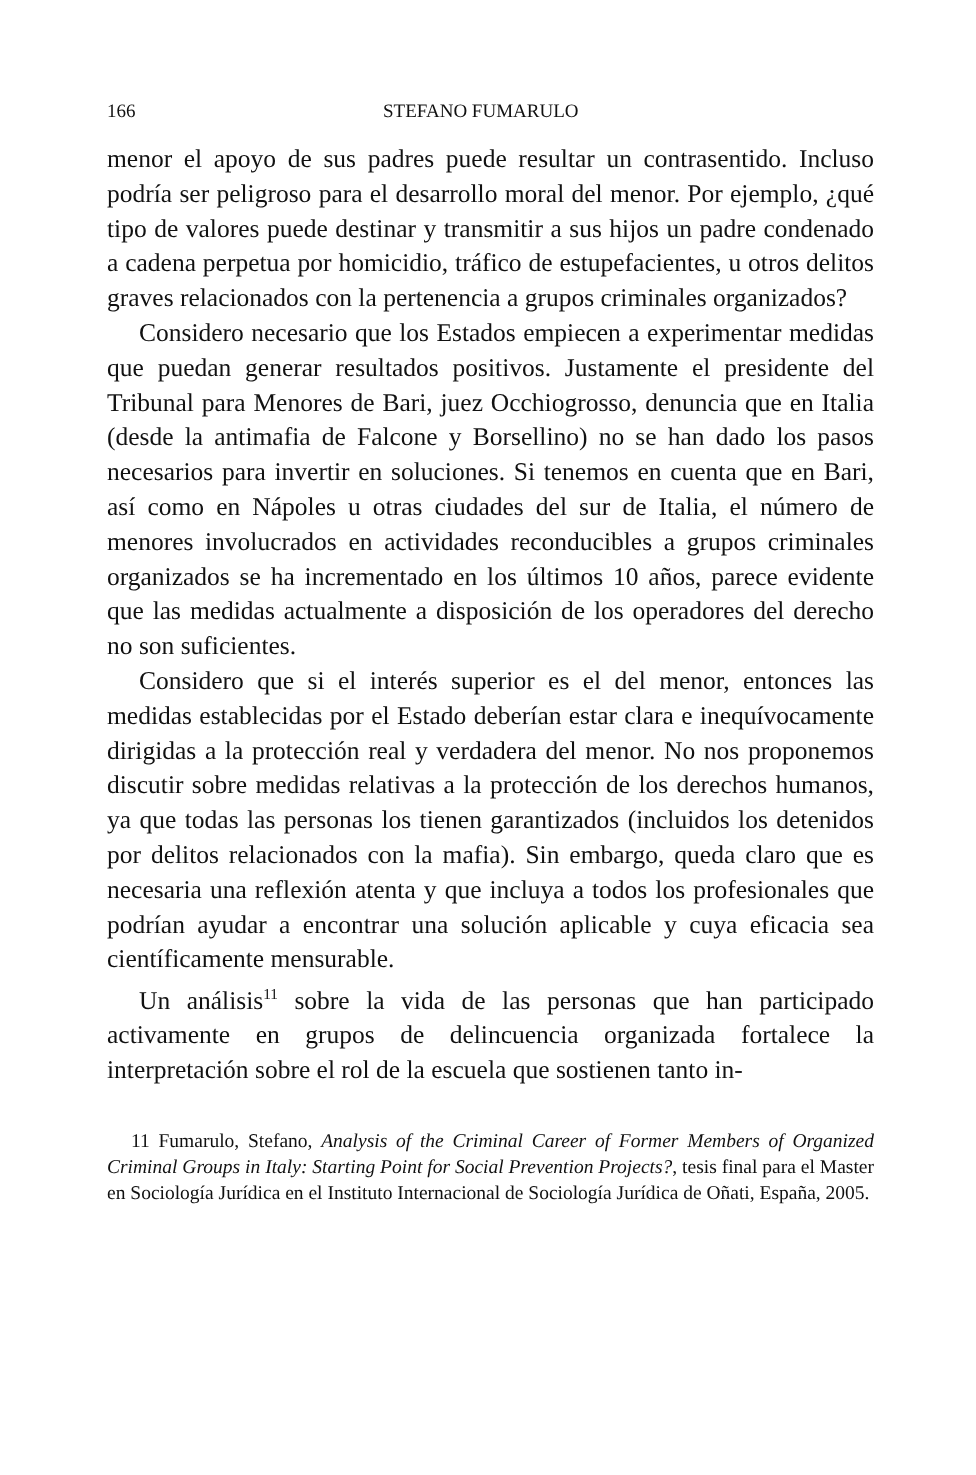166 STEFANO FUMARULO
menor el apoyo de sus padres puede resultar un contrasentido. Incluso podría ser peligroso para el desarrollo moral del menor. Por ejemplo, ¿qué tipo de valores puede destinar y transmitir a sus hijos un padre condenado a cadena perpetua por homicidio, tráfico de estupefacientes, u otros delitos graves relacionados con la pertenencia a grupos criminales organizados?
Considero necesario que los Estados empiecen a experimentar medidas que puedan generar resultados positivos. Justamente el presidente del Tribunal para Menores de Bari, juez Occhiogrosso, denuncia que en Italia (desde la antimafia de Falcone y Borsellino) no se han dado los pasos necesarios para invertir en soluciones. Si tenemos en cuenta que en Bari, así como en Nápoles u otras ciudades del sur de Italia, el número de menores involucrados en actividades reconducibles a grupos criminales organizados se ha incrementado en los últimos 10 años, parece evidente que las medidas actualmente a disposición de los operadores del derecho no son suficientes.
Considero que si el interés superior es el del menor, entonces las medidas establecidas por el Estado deberían estar clara e inequívocamente dirigidas a la protección real y verdadera del menor. No nos proponemos discutir sobre medidas relativas a la protección de los derechos humanos, ya que todas las personas los tienen garantizados (incluidos los detenidos por delitos relacionados con la mafia). Sin embargo, queda claro que es necesaria una reflexión atenta y que incluya a todos los profesionales que podrían ayudar a encontrar una solución aplicable y cuya eficacia sea científicamente mensurable.
Un análisis<sup>11</sup> sobre la vida de las personas que han participado activamente en grupos de delincuencia organizada fortalece la interpretación sobre el rol de la escuela que sostienen tanto in-
11 Fumarulo, Stefano, Analysis of the Criminal Career of Former Members of Organized Criminal Groups in Italy: Starting Point for Social Prevention Projects?, tesis final para el Master en Sociología Jurídica en el Instituto Internacional de Sociología Jurídica de Oñati, España, 2005.